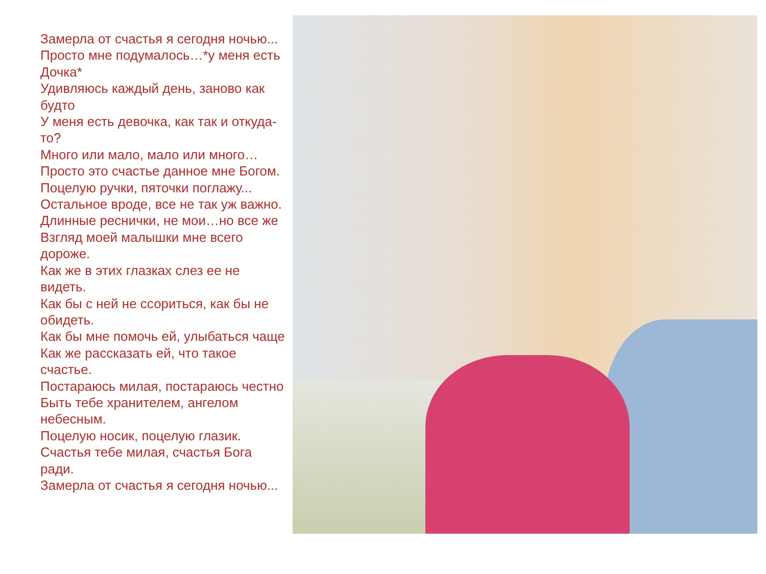Замерла от счастья я сегодня ночью...
Просто мне подумалось…*у меня есть Дочка*
Удивляюсь каждый день, заново как будто
У меня есть девочка, как так и откуда-то?
Много или мало, мало или много…
Просто это счастье данное мне Богом.
Поцелую ручки, пяточки поглажу...
Остальное вроде, все не так уж важно.
Длинные реснички, не мои…но все же
Взгляд моей малышки мне всего дороже.
Как же в этих глазках слез ее не видеть.
Как бы с ней не ссориться, как бы не обидеть.
Как бы мне помочь ей, улыбаться чаще
Как же рассказать ей, что такое счастье.
Постараюсь милая, постараюсь честно
Быть тебе хранителем, ангелом небесным.
Поцелую носик, поцелую глазик.
Счастья тебе милая, счастья Бога ради.
Замерла от счастья я сегодня ночью...